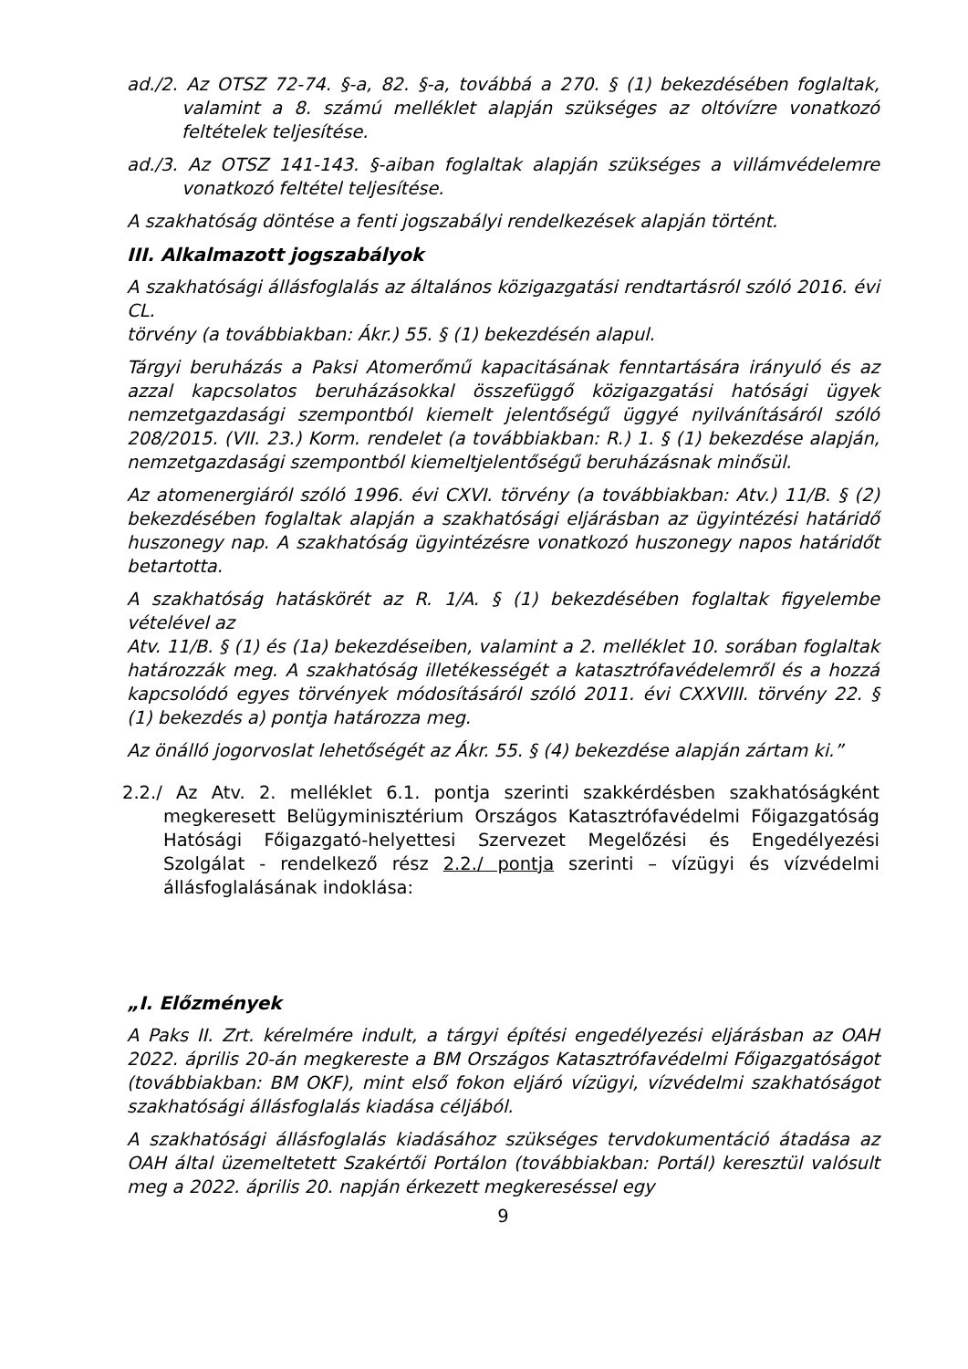ad./2. Az OTSZ 72-74. §-a, 82. §-a, továbbá a 270. § (1) bekezdésében foglaltak, valamint a 8. számú melléklet alapján szükséges az oltóvízre vonatkozó feltételek teljesítése.
ad./3. Az OTSZ 141-143. §-aiban foglaltak alapján szükséges a villámvédelemre vonatkozó feltétel teljesítése.
A szakhatóság döntése a fenti jogszabályi rendelkezések alapján történt.
III. Alkalmazott jogszabályok
A szakhatósági állásfoglalás az általános közigazgatási rendtartásról szóló 2016. évi CL.
törvény (a továbbiakban: Ákr.) 55. § (1) bekezdésén alapul.
Tárgyi beruházás a Paksi Atomerőmű kapacitásának fenntartására irányuló és az azzal kapcsolatos beruházásokkal összefüggő közigazgatási hatósági ügyek nemzetgazdasági szempontból kiemelt jelentőségű üggyé nyilvánításáról szóló 208/2015. (VII. 23.) Korm. rendelet (a továbbiakban: R.) 1. § (1) bekezdése alapján, nemzetgazdasági szempontból kiemeltjelentőségű beruházásnak minősül.
Az atomenergiáról szóló 1996. évi CXVI. törvény (a továbbiakban: Atv.) 11/B. § (2) bekezdésében foglaltak alapján a szakhatósági eljárásban az ügyintézési határidő huszonegy nap. A szakhatóság ügyintézésre vonatkozó huszonegy napos határidőt betartotta.
A szakhatóság hatáskörét az R. 1/A. § (1) bekezdésében foglaltak figyelembe vételével az
Atv. 11/B. § (1) és (1a) bekezdéseiben, valamint a 2. melléklet 10. sorában foglaltak határozzák meg. A szakhatóság illetékességét a katasztrófavédelemről és a hozzá kapcsolódó egyes törvények módosításáról szóló 2011. évi CXXVIII. törvény 22. § (1) bekezdés a) pontja határozza meg.
Az önálló jogorvoslat lehetőségét az Ákr. 55. § (4) bekezdése alapján zártam ki.”
2.2./ Az Atv. 2. melléklet 6.1. pontja szerinti szakkérdésben szakhatóságként megkeresett Belügyminisztérium Országos Katasztrófavédelmi Főigazgatóság Hatósági Főigazgató-helyettesi Szervezet Megelőzési és Engedélyezési Szolgálat - rendelkező rész 2.2./ pontja szerinti – vízügyi és vízvédelmi állásfoglalásának indoklása:
„I. Előzmények
A Paks II. Zrt. kérelmére indult, a tárgyi építési engedélyezési eljárásban az OAH 2022. április 20-án megkereste a BM Országos Katasztrófavédelmi Főigazgatóságot (továbbiakban: BM OKF), mint első fokon eljáró vízügyi, vízvédelmi szakhatóságot szakhatósági állásfoglalás kiadása céljából.
A szakhatósági állásfoglalás kiadásához szükséges tervdokumentáció átadása az OAH által üzemeltetett Szakértői Portálon (továbbiakban: Portál) keresztül valósult meg a 2022. április 20. napján érkezett megkereséssel egy
9